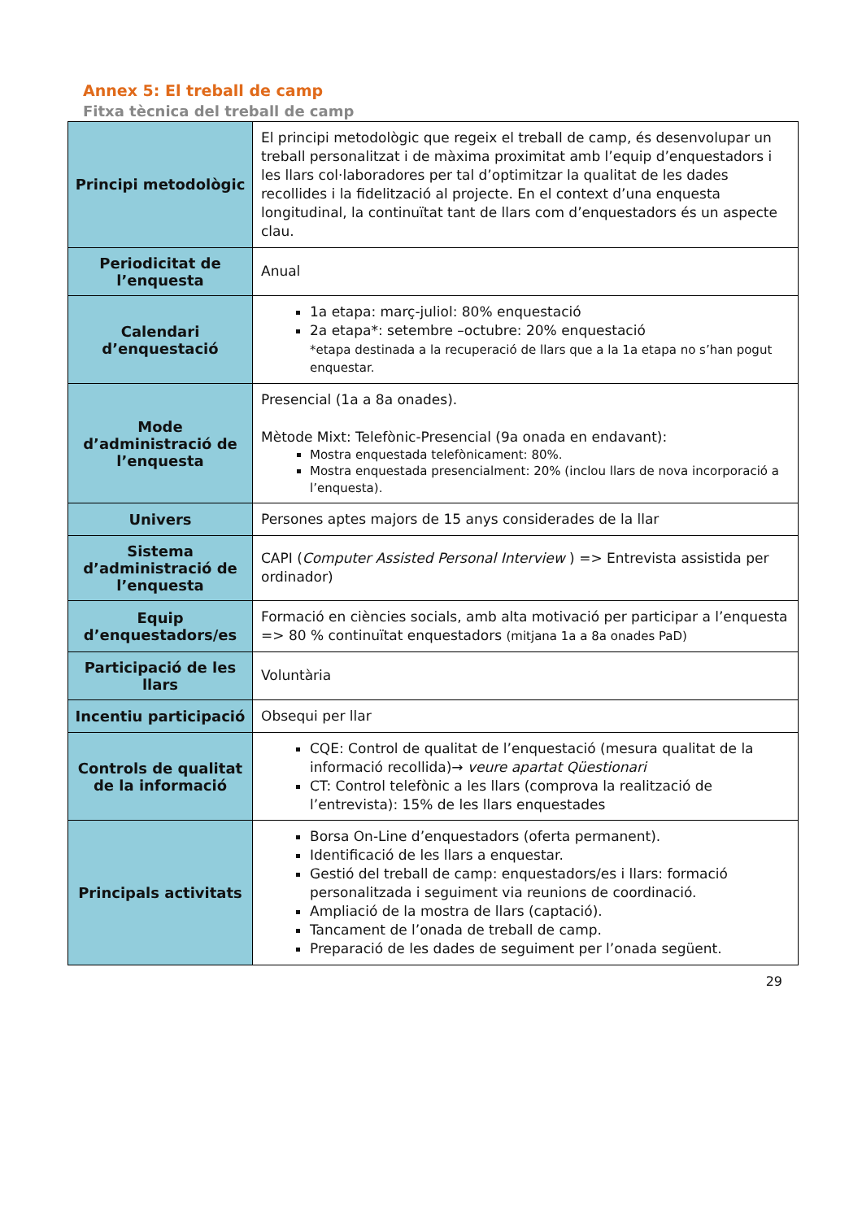Annex 5: El treball de camp
Fitxa tècnica del treball de camp
| Principi metodològic | El principi metodològic que regeix el treball de camp, és desenvolupar un treball personalitzat i de màxima proximitat amb l’equip d’enquestadors i les llars col·laboradores per tal d’optimitzar la qualitat de les dades recollides i la fidelització al projecte. En el context d’una enquesta longitudinal, la continuïtat tant de llars com d’enquestadors és un aspecte clau. |
| Periodicitat de l’enquesta | Anual |
| Calendari d’enquestació | 1a etapa: març-juliol: 80% enquestació 2a etapa*: setembre –octubre: 20% enquestació *etapa destinada a la recuperació de llars que a la 1a etapa no s’han pogut enquestar. |
| Mode d’administració de l’enquesta | Presencial (1a a 8a onades). Mètode Mixt: Telefònic-Presencial (9a onada en endavant): Mostra enquestada telefònicament: 80%. Mostra enquestada presencialment: 20% (inclou llars de nova incorporació a l’enquesta). |
| Univers | Persones aptes majors de 15 anys considerades de la llar |
| Sistema d’administració de l’enquesta | CAPI ( Computer Assisted Personal Interview ) => Entrevista assistida per ordinador) |
| Equip d’enquestadors/es | Formació en ciències socials, amb alta motivació per participar a l’enquesta => 80 % continuïtat enquestadors (mitjana 1a a 8a onades PaD) |
| Participació de les llars | Voluntària |
| Incentiu participació | Obsequi per llar |
| Controls de qualitat de la informació | CQE: Control de qualitat de l’enquestació (mesura qualitat de la informació recollida)→ veure apartat Qüestionari CT: Control telefònic a les llars (comprova la realització de l’entrevista): 15% de les llars enquestades |
| Principals activitats | Borsa On-Line d’enquestadors (oferta permanent). Identificació de les llars a enquestar. Gestió del treball de camp: enquestadors/es i llars: formació personalitzada i seguiment via reunions de coordinació. Ampliació de la mostra de llars (captació). Tancament de l’onada de treball de camp. Preparació de les dades de seguiment per l’onada següent. |
29